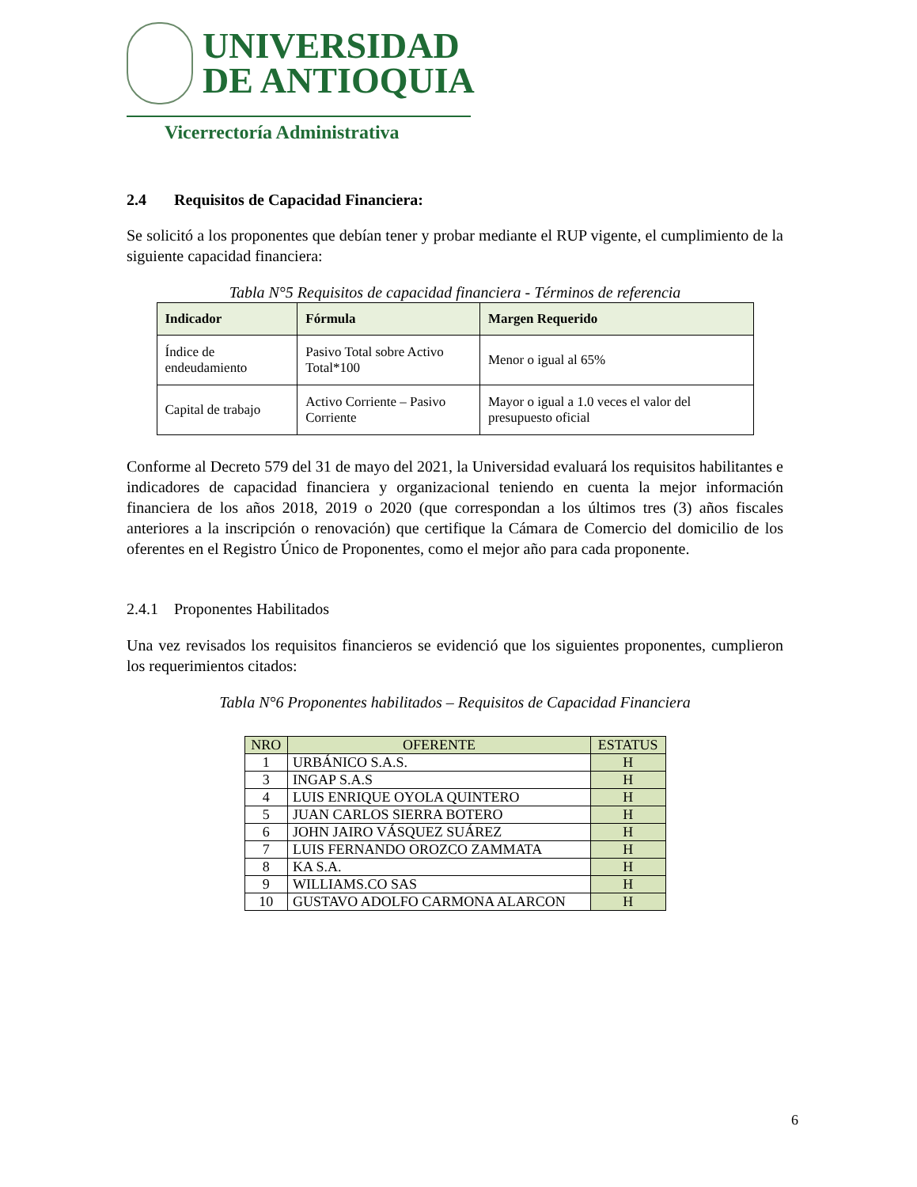UNIVERSIDAD
DE ANTIOQUIA
Vicerrectoría Administrativa
2.4 Requisitos de Capacidad Financiera:
Se solicitó a los proponentes que debían tener y probar mediante el RUP vigente, el cumplimiento de la siguiente capacidad financiera:
Tabla N°5 Requisitos de capacidad financiera - Términos de referencia
| Indicador | Fórmula | Margen Requerido |
| --- | --- | --- |
| Índice de endeudamiento | Pasivo Total sobre Activo Total*100 | Menor o igual al 65% |
| Capital de trabajo | Activo Corriente – Pasivo Corriente | Mayor o igual a 1.0 veces el valor del presupuesto oficial |
Conforme al Decreto 579 del 31 de mayo del 2021, la Universidad evaluará los requisitos habilitantes e indicadores de capacidad financiera y organizacional teniendo en cuenta la mejor información financiera de los años 2018, 2019 o 2020 (que correspondan a los últimos tres (3) años fiscales anteriores a la inscripción o renovación) que certifique la Cámara de Comercio del domicilio de los oferentes en el Registro Único de Proponentes, como el mejor año para cada proponente.
2.4.1 Proponentes Habilitados
Una vez revisados los requisitos financieros se evidenció que los siguientes proponentes, cumplieron los requerimientos citados:
Tabla N°6 Proponentes habilitados – Requisitos de Capacidad Financiera
| NRO | OFERENTE | ESTATUS |
| --- | --- | --- |
| 1 | URBÁNICO S.A.S. | H |
| 3 | INGAP S.A.S | H |
| 4 | LUIS ENRIQUE OYOLA QUINTERO | H |
| 5 | JUAN CARLOS SIERRA BOTERO | H |
| 6 | JOHN JAIRO VÁSQUEZ SUÁREZ | H |
| 7 | LUIS FERNANDO OROZCO ZAMMATA | H |
| 8 | KA S.A. | H |
| 9 | WILLIAMS.CO SAS | H |
| 10 | GUSTAVO ADOLFO CARMONA ALARCON | H |
6